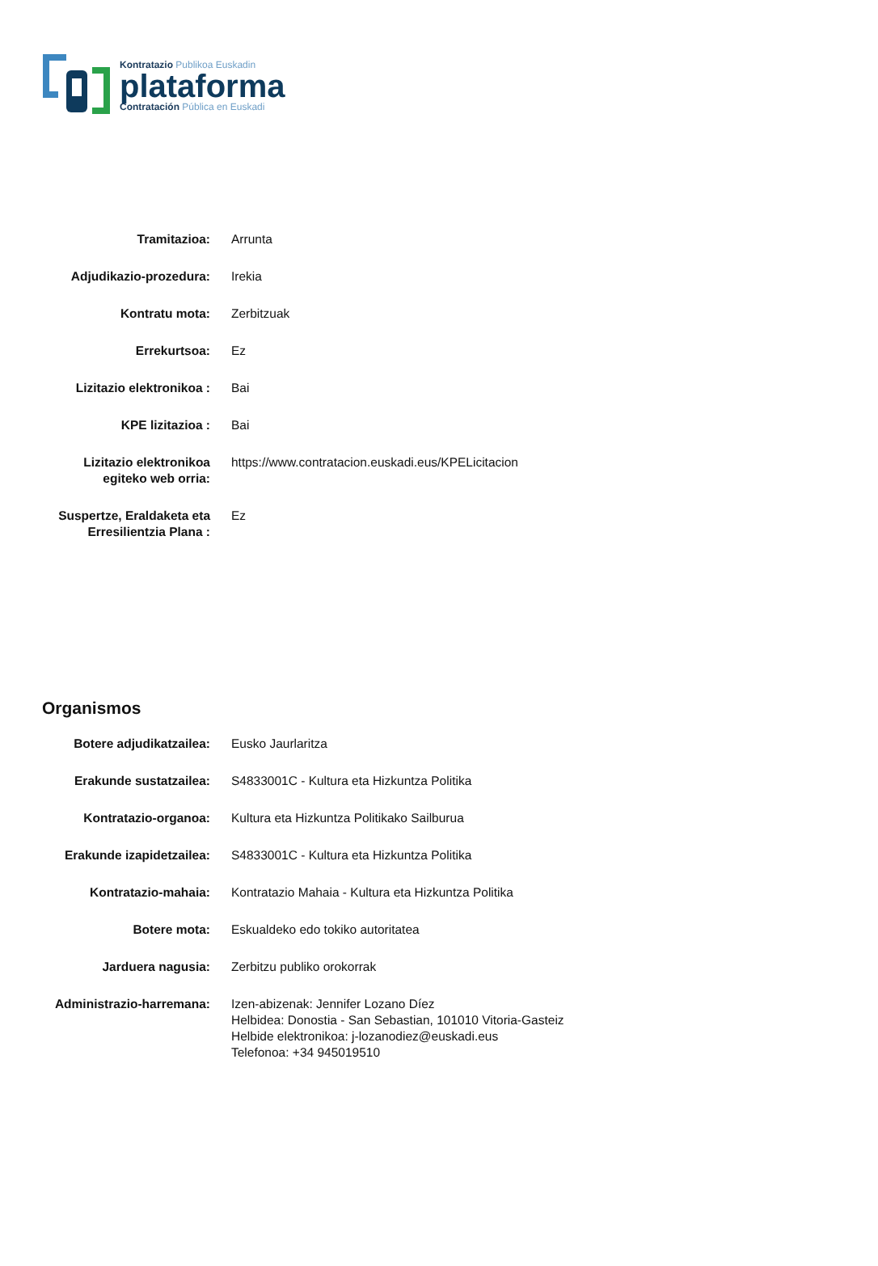Kontratazio Publikoa Euskadin
plataforma
Contratación Pública en Euskadi
| Tramitazioa: | Arrunta |
| Adjudikazio-prozedura: | Irekia |
| Kontratu mota: | Zerbitzuak |
| Errekurtsoa: | Ez |
| Lizitazio elektronikoa : | Bai |
| KPE lizitazioa : | Bai |
| Lizitazio elektronikoa egiteko web orria: | https://www.contratacion.euskadi.eus/KPELicitacion |
| Suspertze, Eraldaketa eta Erresilientzia Plana : | Ez |
Organismos
| Botere adjudikatzailea: | Eusko Jaurlaritza |
| Erakunde sustatzailea: | S4833001C - Kultura eta Hizkuntza Politika |
| Kontratazio-organoa: | Kultura eta Hizkuntza Politikako Sailburua |
| Erakunde izapidetzailea: | S4833001C - Kultura eta Hizkuntza Politika |
| Kontratazio-mahaia: | Kontratazio Mahaia - Kultura eta Hizkuntza Politika |
| Botere mota: | Eskualdeko edo tokiko autoritatea |
| Jarduera nagusia: | Zerbitzu publiko orokorrak |
| Administrazio-harremana: | Izen-abizenak: Jennifer Lozano Díez Helbidea: Donostia - San Sebastian, 101010 Vitoria-Gasteiz Helbide elektronikoa: j-lozanodiez@euskadi.eus Telefonoa: +34 945019510 |